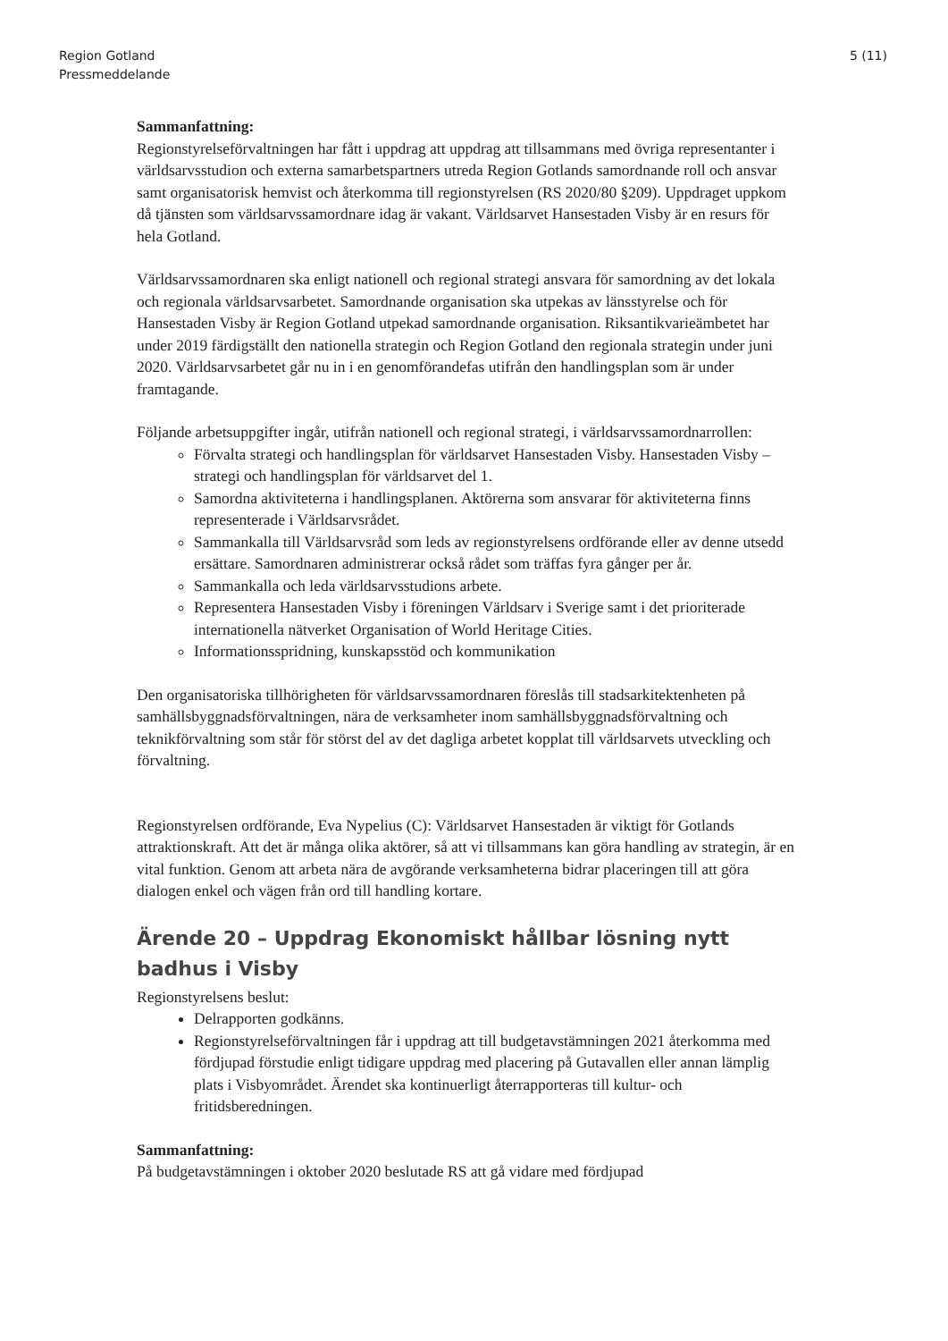Region Gotland
Pressmeddelande
5 (11)
Sammanfattning:
Regionstyrelseförvaltningen har fått i uppdrag att uppdrag att tillsammans med övriga representanter i världsarvsstudion och externa samarbetspartners utreda Region Gotlands samordnande roll och ansvar samt organisatorisk hemvist och återkomma till regionstyrelsen (RS 2020/80 §209). Uppdraget uppkom då tjänsten som världsarvssamordnare idag är vakant. Världsarvet Hansestaden Visby är en resurs för hela Gotland.
Världsarvssamordnaren ska enligt nationell och regional strategi ansvara för samordning av det lokala och regionala världsarvsarbetet. Samordnande organisation ska utpekas av länsstyrelse och för Hansestaden Visby är Region Gotland utpekad samordnande organisation. Riksantikvarieämbetet har under 2019 färdigställt den nationella strategin och Region Gotland den regionala strategin under juni 2020. Världsarvsarbetet går nu in i en genomförandefas utifrån den handlingsplan som är under framtagande.
Följande arbetsuppgifter ingår, utifrån nationell och regional strategi, i världsarvssamordnarrollen:
Förvalta strategi och handlingsplan för världsarvet Hansestaden Visby. Hansestaden Visby – strategi och handlingsplan för världsarvet del 1.
Samordna aktiviteterna i handlingsplanen. Aktörerna som ansvarar för aktiviteterna finns representerade i Världsarvsrådet.
Sammankalla till Världsarvsråd som leds av regionstyrelsens ordförande eller av denne utsedd ersättare. Samordnaren administrerar också rådet som träffas fyra gånger per år.
Sammankalla och leda världsarvsstudions arbete.
Representera Hansestaden Visby i föreningen Världsarv i Sverige samt i det prioriterade internationella nätverket Organisation of World Heritage Cities.
Informationsspridning, kunskapsstöd och kommunikation
Den organisatoriska tillhörigheten för världsarvssamordnaren föreslås till stadsarkitektenheten på samhällsbyggnadsförvaltningen, nära de verksamheter inom samhällsbyggnadsförvaltning och teknikförvaltning som står för störst del av det dagliga arbetet kopplat till världsarvets utveckling och förvaltning.
Regionstyrelsen ordförande, Eva Nypelius (C): Världsarvet Hansestaden är viktigt för Gotlands attraktionskraft. Att det är många olika aktörer, så att vi tillsammans kan göra handling av strategin, är en vital funktion. Genom att arbeta nära de avgörande verksamheterna bidrar placeringen till att göra dialogen enkel och vägen från ord till handling kortare.
Ärende 20 – Uppdrag Ekonomiskt hållbar lösning nytt badhus i Visby
Regionstyrelsens beslut:
Delrapporten godkänns.
Regionstyrelseförvaltningen får i uppdrag att till budgetavstämningen 2021 återkomma med fördjupad förstudie enligt tidigare uppdrag med placering på Gutavallen eller annan lämplig plats i Visbyområdet. Ärendet ska kontinuerligt återrapporteras till kultur- och fritidsberedningen.
Sammanfattning:
På budgetavstämningen i oktober 2020 beslutade RS att gå vidare med fördjupad